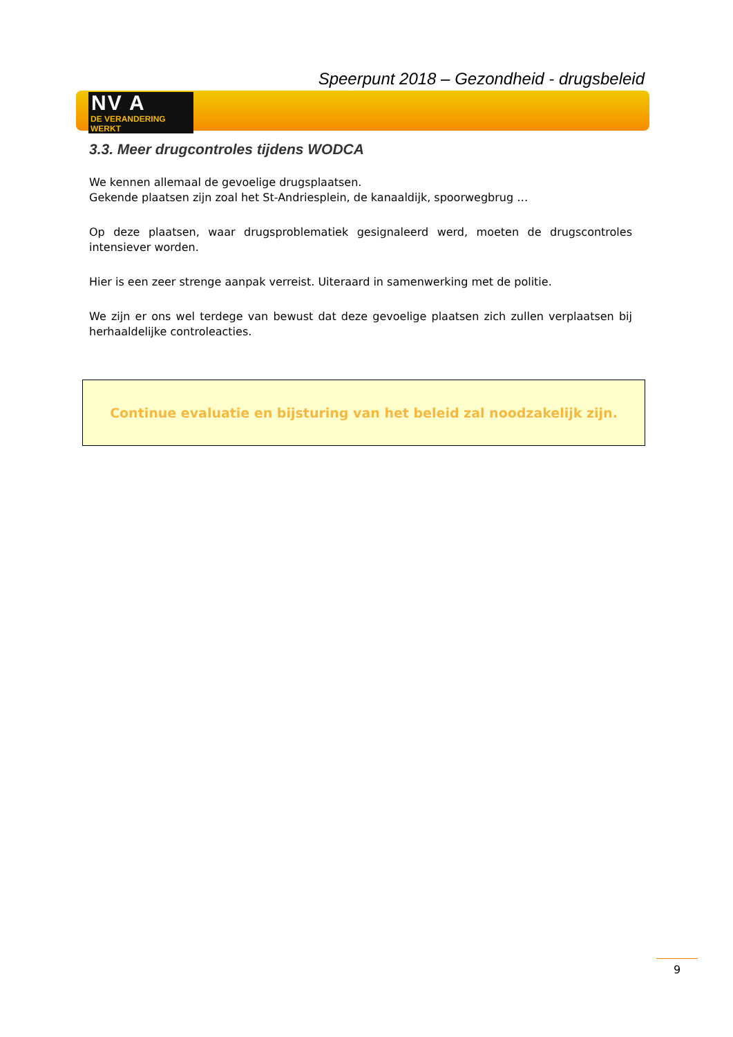Speerpunt 2018 – Gezondheid - drugsbeleid
NV A
DE VERANDERING WERKT
3.3. Meer drugcontroles tijdens WODCA
We kennen allemaal de gevoelige drugsplaatsen.
Gekende plaatsen zijn zoal het St-Andriesplein, de kanaaldijk, spoorwegbrug …
Op deze plaatsen, waar drugsproblematiek gesignaleerd werd, moeten de drugscontroles intensiever worden.
Hier is een zeer strenge aanpak verreist. Uiteraard in samenwerking met de politie.
We zijn er ons wel terdege van bewust dat deze gevoelige plaatsen zich zullen verplaatsen bij herhaaldelijke controleacties.
Continue evaluatie en bijsturing van het beleid zal noodzakelijk zijn.
9